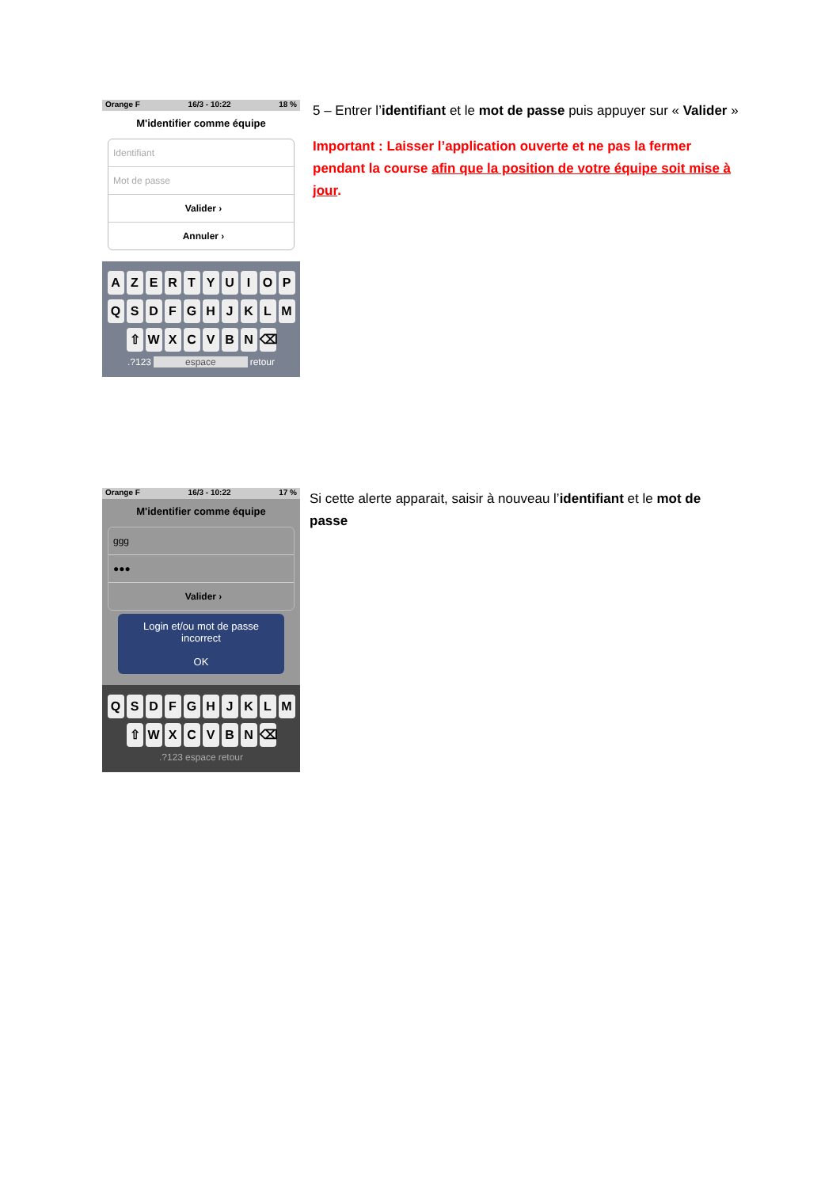Orange F 16/3 - 10:22 18 %
M'identifier comme équipe
Identifiant
Mot de passe
Valider ›
Annuler ›
AZERTYUIOP
QSDFGHJKLM
⇧ WXCVBN ⌫
.?123 espace retour
5 – Entrer l’identifiant et le mot de passe puis appuyer sur « Valider »
Important : Laisser l’application ouverte et ne pas la fermer pendant la course afin que la position de votre équipe soit mise à jour.
Orange F 16/3 - 10:22 17 %
M'identifier comme équipe
ggg
●●●
Valider ›
Login et/ou mot de passe incorrect
OK
QSDFGHJKLM
⇧ WXCVBN ⌫
.?123 espace retour
Si cette alerte apparait, saisir à nouveau l’identifiant et le mot de passe